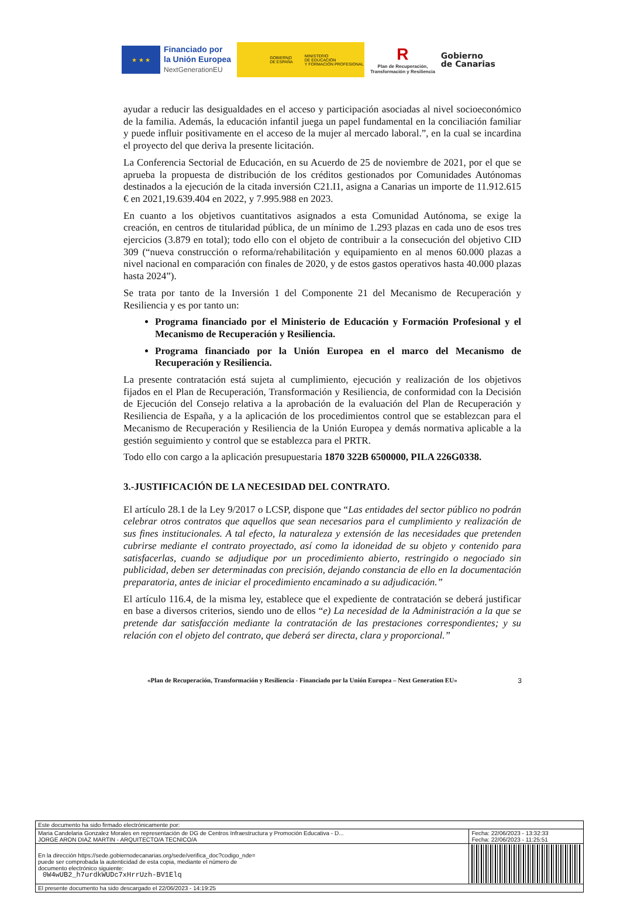★ ★ ★
Financiado por
la Unión Europea
NextGenerationEU
GOBIERNO
DE ESPAÑA
MINISTERIO
DE EDUCACIÓN
Y FORMACIÓN PROFESIONAL
R
Plan de Recuperación,
Transformación y Resiliencia
Gobierno
de Canarias
ayudar a reducir las desigualdades en el acceso y participación asociadas al nivel socioeconómico de la familia. Además, la educación infantil juega un papel fundamental en la conciliación familiar y puede influir positivamente en el acceso de la mujer al mercado laboral.”, en la cual se incardina el proyecto del que deriva la presente licitación.
La Conferencia Sectorial de Educación, en su Acuerdo de 25 de noviembre de 2021, por el que se aprueba la propuesta de distribución de los créditos gestionados por Comunidades Autónomas destinados a la ejecución de la citada inversión C21.I1, asigna a Canarias un importe de 11.912.615 € en 2021,19.639.404 en 2022, y 7.995.988 en 2023.
En cuanto a los objetivos cuantitativos asignados a esta Comunidad Autónoma, se exige la creación, en centros de titularidad pública, de un mínimo de 1.293 plazas en cada uno de esos tres ejercicios (3.879 en total); todo ello con el objeto de contribuir a la consecución del objetivo CID 309 (“nueva construcción o reforma/rehabilitación y equipamiento en al menos 60.000 plazas a nivel nacional en comparación con finales de 2020, y de estos gastos operativos hasta 40.000 plazas hasta 2024”).
Se trata por tanto de la Inversión 1 del Componente 21 del Mecanismo de Recuperación y Resiliencia y es por tanto un:
Programa financiado por el Ministerio de Educación y Formación Profesional y el Mecanismo de Recuperación y Resiliencia.
Programa financiado por la Unión Europea en el marco del Mecanismo de Recuperación y Resiliencia.
La presente contratación está sujeta al cumplimiento, ejecución y realización de los objetivos fijados en el Plan de Recuperación, Transformación y Resiliencia, de conformidad con la Decisión de Ejecución del Consejo relativa a la aprobación de la evaluación del Plan de Recuperación y Resiliencia de España, y a la aplicación de los procedimientos control que se establezcan para el Mecanismo de Recuperación y Resiliencia de la Unión Europea y demás normativa aplicable a la gestión seguimiento y control que se establezca para el PRTR.
Todo ello con cargo a la aplicación presupuestaria 1870 322B 6500000, PILA 226G0338.
3.-JUSTIFICACIÓN DE LA NECESIDAD DEL CONTRATO.
El artículo 28.1 de la Ley 9/2017 o LCSP, dispone que “Las entidades del sector público no podrán celebrar otros contratos que aquellos que sean necesarios para el cumplimiento y realización de sus fines institucionales. A tal efecto, la naturaleza y extensión de las necesidades que pretenden cubrirse mediante el contrato proyectado, así como la idoneidad de su objeto y contenido para satisfacerlas, cuando se adjudique por un procedimiento abierto, restringido o negociado sin publicidad, deben ser determinadas con precisión, dejando constancia de ello en la documentación preparatoria, antes de iniciar el procedimiento encaminado a su adjudicación.”
El artículo 116.4, de la misma ley, establece que el expediente de contratación se deberá justificar en base a diversos criterios, siendo uno de ellos “e) La necesidad de la Administración a la que se pretende dar satisfacción mediante la contratación de las prestaciones correspondientes; y su relación con el objeto del contrato, que deberá ser directa, clara y proporcional.”
«Plan de Recuperación, Transformación y Resiliencia - Financiado por la Unión Europea – Next Generation EU» 3
| Este documento ha sido firmado electrónicamente por: | | |
| Maria Candelaria Gonzalez Morales en representación de DG de Centros Infraestructura y Promoción Educativa - D... JORGE ARON DIAZ MARTIN - ARQUITECTO/A TECNICO/A | | Fecha: 22/06/2023 - 13:32:33 Fecha: 22/06/2023 - 11:25:51 |
| En la dirección https://sede.gobiernodecanarias.org/sede/verifica_doc?codigo_nde= puede ser comprobada la autenticidad de esta copia, mediante el número de documento electrónico siguiente: 0W4wUB2_h7urdkWUDc7xHrrUzh-BV1Elq | | |
| El presente documento ha sido descargado el 22/06/2023 - 14:19:25 | | |